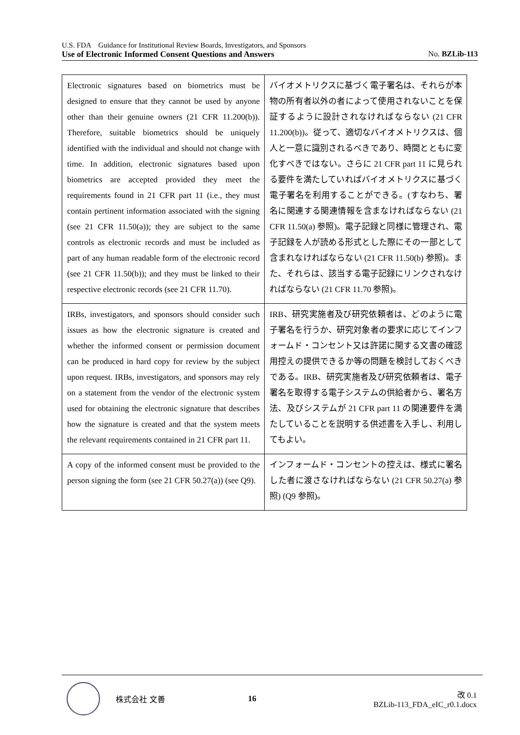U.S. FDA　Guidance for Institutional Review Boards, Investigators, and Sponsors
Use of Electronic Informed Consent Questions and Answers No. BZLib-113
| Electronic signatures based on biometrics must be designed to ensure that they cannot be used by anyone other than their genuine owners (21 CFR 11.200(b)). Therefore, suitable biometrics should be uniquely identified with the individual and should not change with time. In addition, electronic signatures based upon biometrics are accepted provided they meet the requirements found in 21 CFR part 11 (i.e., they must contain pertinent information associated with the signing (see 21 CFR 11.50(a)); they are subject to the same controls as electronic records and must be included as part of any human readable form of the electronic record (see 21 CFR 11.50(b)); and they must be linked to their respective electronic records (see 21 CFR 11.70). | バイオメトリクスに基づく電子署名は、それらが本物の所有者以外の者によって使用されないことを保証するように設計されなければならない (21 CFR 11.200(b))。従って、適切なバイオメトリクスは、個人と一意に識別されるべきであり、時間とともに変化すべきではない。さらに 21 CFR part 11 に見られる要件を満たしていればバイオメトリクスに基づく電子署名を利用することができる。(すなわち、署名に関連する関連情報を含まなければならない (21 CFR 11.50(a) 参照)。電子記録と同様に管理され、電子記録を人が読める形式とした際にその一部として含まれなければならない (21 CFR 11.50(b) 参照)。また、それらは、該当する電子記録にリンクされなければならない (21 CFR 11.70 参照)。 |
| IRBs, investigators, and sponsors should consider such issues as how the electronic signature is created and whether the informed consent or permission document can be produced in hard copy for review by the subject upon request. IRBs, investigators, and sponsors may rely on a statement from the vendor of the electronic system used for obtaining the electronic signature that describes how the signature is created and that the system meets the relevant requirements contained in 21 CFR part 11. | IRB、研究実施者及び研究依頼者は、どのように電子署名を行うか、研究対象者の要求に応じてインフォームド・コンセント又は許諾に関する文書の確認用控えの提供できるか等の問題を検討しておくべきである。IRB、研究実施者及び研究依頼者は、電子署名を取得する電子システムの供給者から、署名方法、及びシステムが 21 CFR part 11 の関連要件を満たしていることを説明する供述書を入手し、利用してもよい。 |
| A copy of the informed consent must be provided to the person signing the form (see 21 CFR 50.27(a)) (see Q9). | インフォームド・コンセントの控えは、様式に署名した者に渡さなければならない (21 CFR 50.27(a) 参照) (Q9 参照)。 |
株式会社 文善 16
改 0.1
BZLib-113_FDA_eIC_r0.1.docx